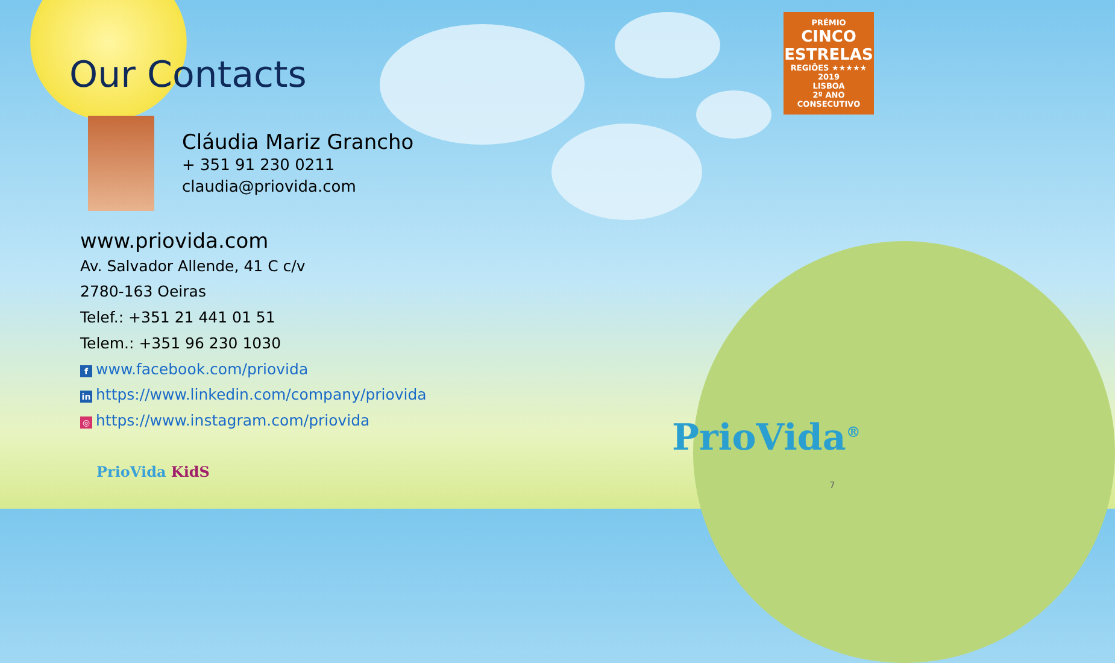Our Contacts
Cláudia Mariz Grancho
+ 351 91 230 0211
claudia@priovida.com
www.priovida.com
Av. Salvador Allende, 41 C c/v
2780-163 Oeiras
Telef.: +351 21 441 01 51
Telem.: +351 96 230 1030
fwww.facebook.com/priovida
in https://www.linkedin.com/company/priovida
◎ https://www.instagram.com/priovida
PrioVida KidS
PRÉMIO
CINCO ESTRELAS
REGIÕES ★★★★★ 2019
LISBOA
2º ANO CONSECUTIVO
PrioVida<sup>®</sup>
7